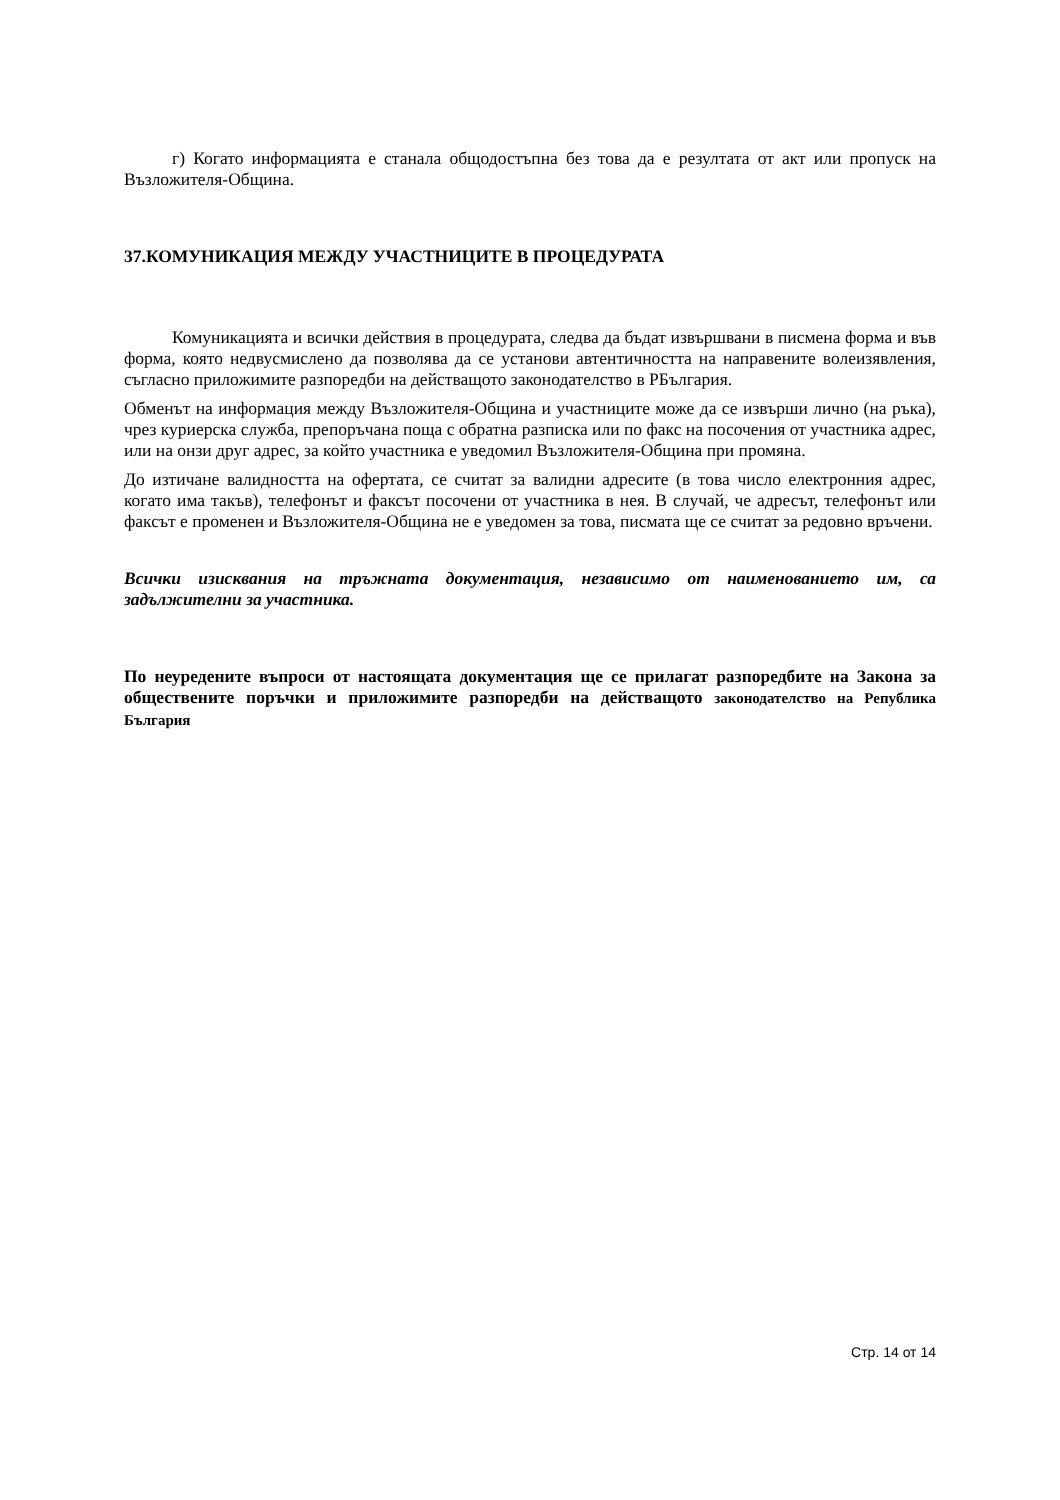г) Когато информацията е станала общодостъпна без това да е резултата от акт или пропуск на Възложителя-Община.
37.КОМУНИКАЦИЯ МЕЖДУ УЧАСТНИЦИТЕ В ПРОЦЕДУРАТА
Комуникацията и всички действия в процедурата, следва да бъдат извършвани в писмена форма и във форма, която недвусмислено да позволява да се установи автентичността на направените волеизявления, съгласно приложимите разпоредби на действащото законодателство в РБългария.
Обменът на информация между Възложителя-Община и участниците може да се извърши лично (на ръка), чрез куриерска служба, препоръчана поща с обратна разписка или по факс на посочения от участника адрес, или на онзи друг адрес, за който участника е уведомил Възложителя-Община при промяна.
До изтичане валидността на офертата, се считат за валидни адресите (в това число електронния адрес, когато има такъв), телефонът и факсът посочени от участника в нея. В случай, че адресът, телефонът или факсът е променен и Възложителя-Община не е уведомен за това, писмата ще се считат за редовно връчени.
Всички изисквания на тръжната документация, независимо от наименованието им, са задължителни за участника.
По неуредените въпроси от настоящата документация ще се прилагат разпоредбите на Закона за обществените поръчки и приложимите разпоредби на действащото законодателство на Република България
Стр. 14 от 14